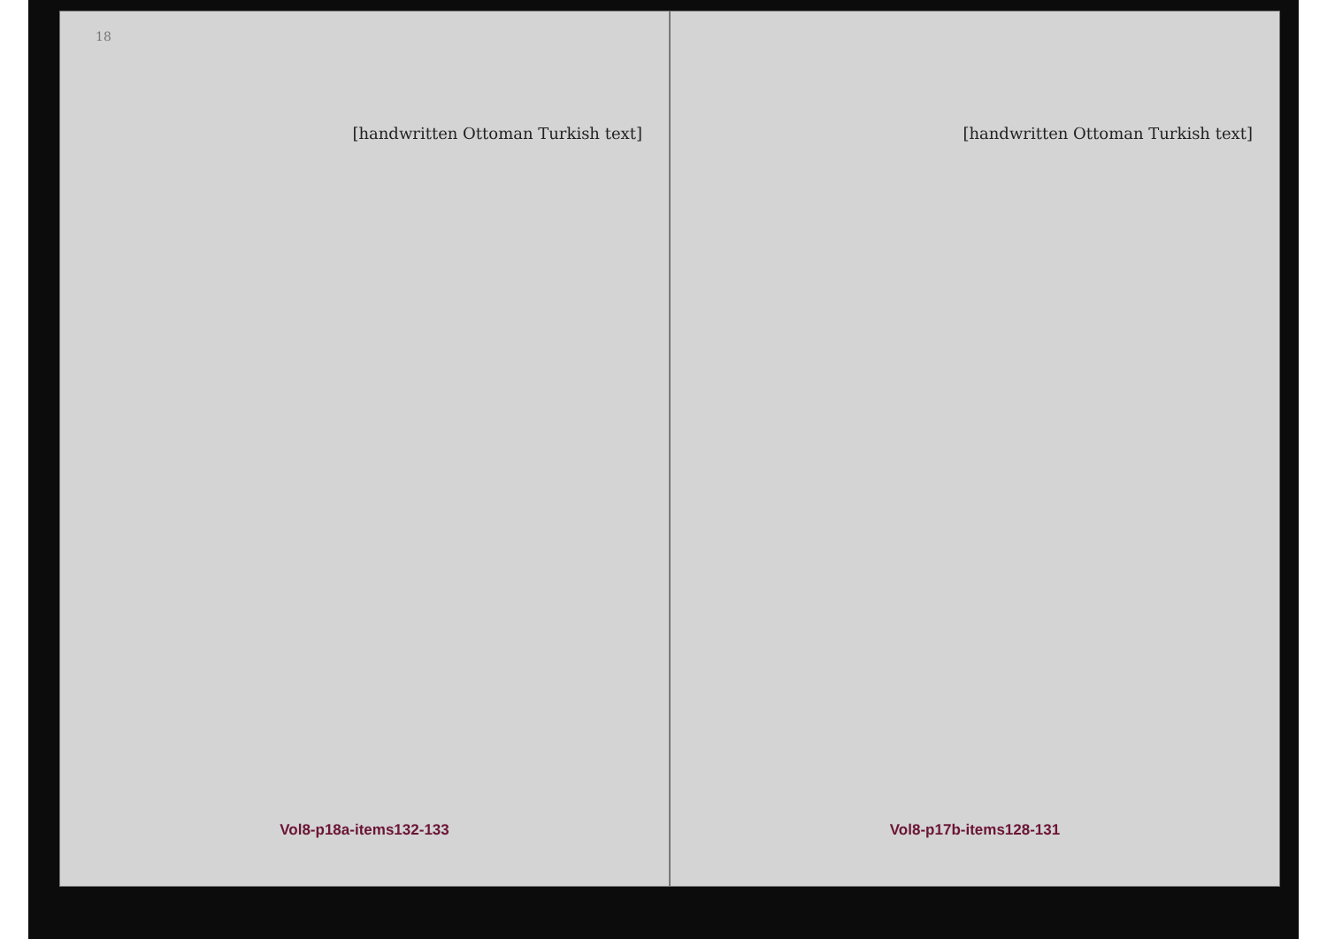18
[handwritten Ottoman Turkish text]
Vol8-p18a-items132-133
[handwritten Ottoman Turkish text]
Vol8-p17b-items128-131